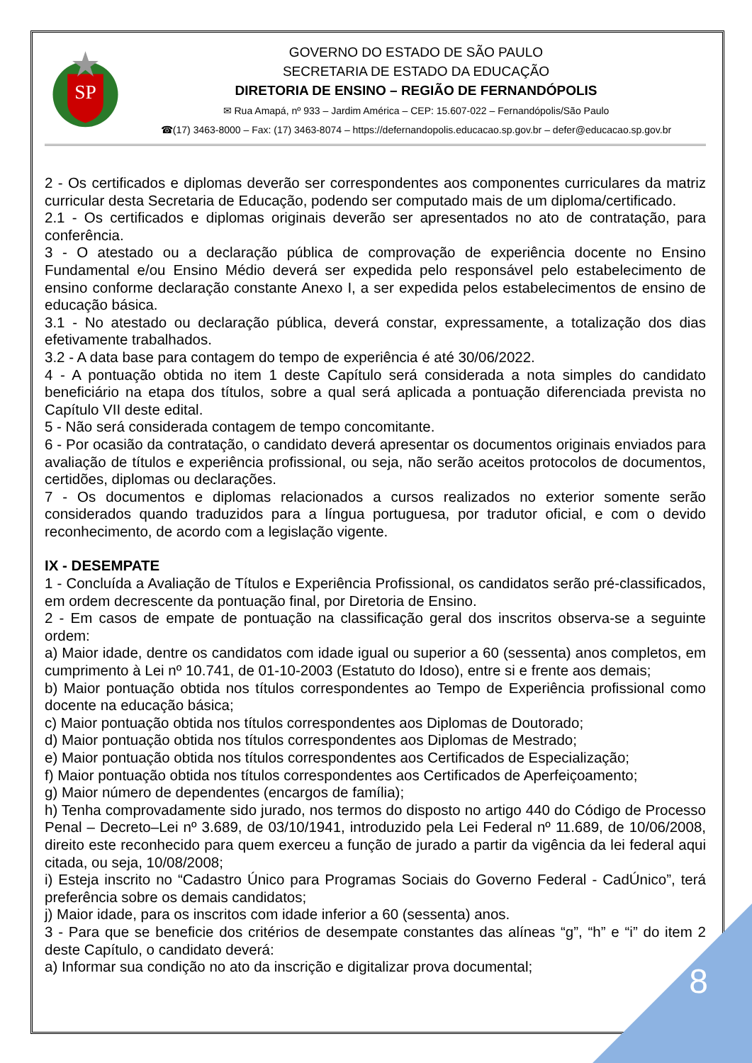SP
GOVERNO DO ESTADO DE SÃO PAULO
SECRETARIA DE ESTADO DA EDUCAÇÃO
DIRETORIA DE ENSINO – REGIÃO DE FERNANDÓPOLIS
✉ Rua Amapá, nº 933 – Jardim América – CEP: 15.607-022 – Fernandópolis/São Paulo
☎(17) 3463-8000 – Fax: (17) 3463-8074 – https://defernandopolis.educacao.sp.gov.br – defer@educacao.sp.gov.br
2 - Os certificados e diplomas deverão ser correspondentes aos componentes curriculares da matriz curricular desta Secretaria de Educação, podendo ser computado mais de um diploma/certificado.
2.1 - Os certificados e diplomas originais deverão ser apresentados no ato de contratação, para conferência.
3 - O atestado ou a declaração pública de comprovação de experiência docente no Ensino Fundamental e/ou Ensino Médio deverá ser expedida pelo responsável pelo estabelecimento de ensino conforme declaração constante Anexo I, a ser expedida pelos estabelecimentos de ensino de educação básica.
3.1 - No atestado ou declaração pública, deverá constar, expressamente, a totalização dos dias efetivamente trabalhados.
3.2 - A data base para contagem do tempo de experiência é até 30/06/2022.
4 - A pontuação obtida no item 1 deste Capítulo será considerada a nota simples do candidato beneficiário na etapa dos títulos, sobre a qual será aplicada a pontuação diferenciada prevista no Capítulo VII deste edital.
5 - Não será considerada contagem de tempo concomitante.
6 - Por ocasião da contratação, o candidato deverá apresentar os documentos originais enviados para avaliação de títulos e experiência profissional, ou seja, não serão aceitos protocolos de documentos, certidões, diplomas ou declarações.
7 - Os documentos e diplomas relacionados a cursos realizados no exterior somente serão considerados quando traduzidos para a língua portuguesa, por tradutor oficial, e com o devido reconhecimento, de acordo com a legislação vigente.
IX - DESEMPATE
1 - Concluída a Avaliação de Títulos e Experiência Profissional, os candidatos serão pré-classificados, em ordem decrescente da pontuação final, por Diretoria de Ensino.
2 - Em casos de empate de pontuação na classificação geral dos inscritos observa-se a seguinte ordem:
a) Maior idade, dentre os candidatos com idade igual ou superior a 60 (sessenta) anos completos, em cumprimento à Lei nº 10.741, de 01-10-2003 (Estatuto do Idoso), entre si e frente aos demais;
b) Maior pontuação obtida nos títulos correspondentes ao Tempo de Experiência profissional como docente na educação básica;
c) Maior pontuação obtida nos títulos correspondentes aos Diplomas de Doutorado;
d) Maior pontuação obtida nos títulos correspondentes aos Diplomas de Mestrado;
e) Maior pontuação obtida nos títulos correspondentes aos Certificados de Especialização;
f) Maior pontuação obtida nos títulos correspondentes aos Certificados de Aperfeiçoamento;
g) Maior número de dependentes (encargos de família);
h) Tenha comprovadamente sido jurado, nos termos do disposto no artigo 440 do Código de Processo Penal – Decreto–Lei nº 3.689, de 03/10/1941, introduzido pela Lei Federal nº 11.689, de 10/06/2008, direito este reconhecido para quem exerceu a função de jurado a partir da vigência da lei federal aqui citada, ou seja, 10/08/2008;
i) Esteja inscrito no “Cadastro Único para Programas Sociais do Governo Federal - CadÚnico”, terá preferência sobre os demais candidatos;
j) Maior idade, para os inscritos com idade inferior a 60 (sessenta) anos.
3 - Para que se beneficie dos critérios de desempate constantes das alíneas “g”, “h” e “i” do item 2 deste Capítulo, o candidato deverá:
a) Informar sua condição no ato da inscrição e digitalizar prova documental;
8